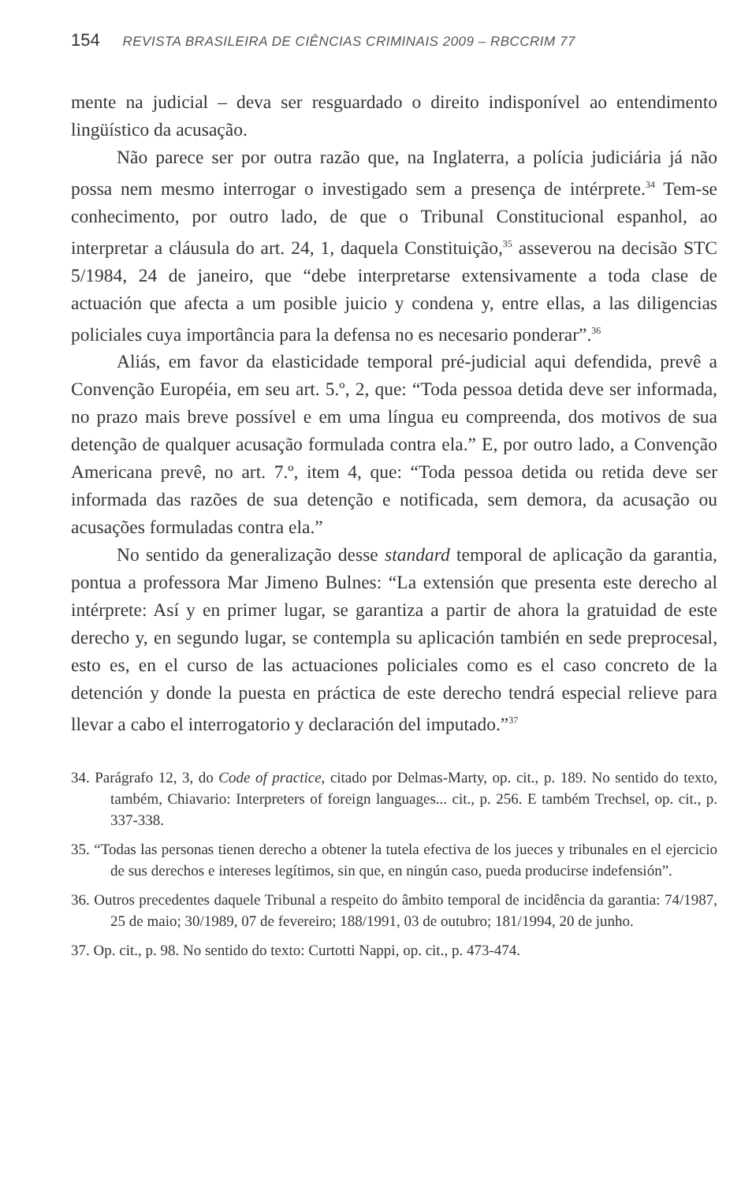154 REVISTA BRASILEIRA DE CIÊNCIAS CRIMINAIS 2009 – RBCCRIM 77
mente na judicial – deva ser resguardado o direito indisponível ao entendimento lingüístico da acusação.
Não parece ser por outra razão que, na Inglaterra, a polícia judiciária já não possa nem mesmo interrogar o investigado sem a presença de intérprete.<sup>34</sup> Tem-se conhecimento, por outro lado, de que o Tribunal Constitucional espanhol, ao interpretar a cláusula do art. 24, 1, daquela Constituição,<sup>35</sup> asseverou na decisão STC 5/1984, 24 de janeiro, que “debe interpretarse extensivamente a toda clase de actuación que afecta a um posible juicio y condena y, entre ellas, a las diligencias policiales cuya importância para la defensa no es necesario ponderar”.<sup>36</sup>
Aliás, em favor da elasticidade temporal pré-judicial aqui defendida, prevê a Convenção Européia, em seu art. 5.º, 2, que: “Toda pessoa detida deve ser informada, no prazo mais breve possível e em uma língua eu compreenda, dos motivos de sua detenção de qualquer acusação formulada contra ela.” E, por outro lado, a Convenção Americana prevê, no art. 7.º, item 4, que: “Toda pessoa detida ou retida deve ser informada das razões de sua detenção e notificada, sem demora, da acusação ou acusações formuladas contra ela.”
No sentido da generalização desse standard temporal de aplicação da garantia, pontua a professora Mar Jimeno Bulnes: “La extensión que presenta este derecho al intérprete: Así y en primer lugar, se garantiza a partir de ahora la gratuidad de este derecho y, en segundo lugar, se contempla su aplicación también en sede preprocesal, esto es, en el curso de las actuaciones policiales como es el caso concreto de la detención y donde la puesta en práctica de este derecho tendrá especial relieve para llevar a cabo el interrogatorio y declaración del imputado.”<sup>37</sup>
34. Parágrafo 12, 3, do Code of practice, citado por Delmas-Marty, op. cit., p. 189. No sentido do texto, também, Chiavario: Interpreters of foreign languages... cit., p. 256. E também Trechsel, op. cit., p. 337-338.
35. “Todas las personas tienen derecho a obtener la tutela efectiva de los jueces y tribunales en el ejercicio de sus derechos e intereses legítimos, sin que, en ningún caso, pueda producirse indefensión”.
36. Outros precedentes daquele Tribunal a respeito do âmbito temporal de incidência da garantia: 74/1987, 25 de maio; 30/1989, 07 de fevereiro; 188/1991, 03 de outubro; 181/1994, 20 de junho.
37. Op. cit., p. 98. No sentido do texto: Curtotti Nappi, op. cit., p. 473-474.